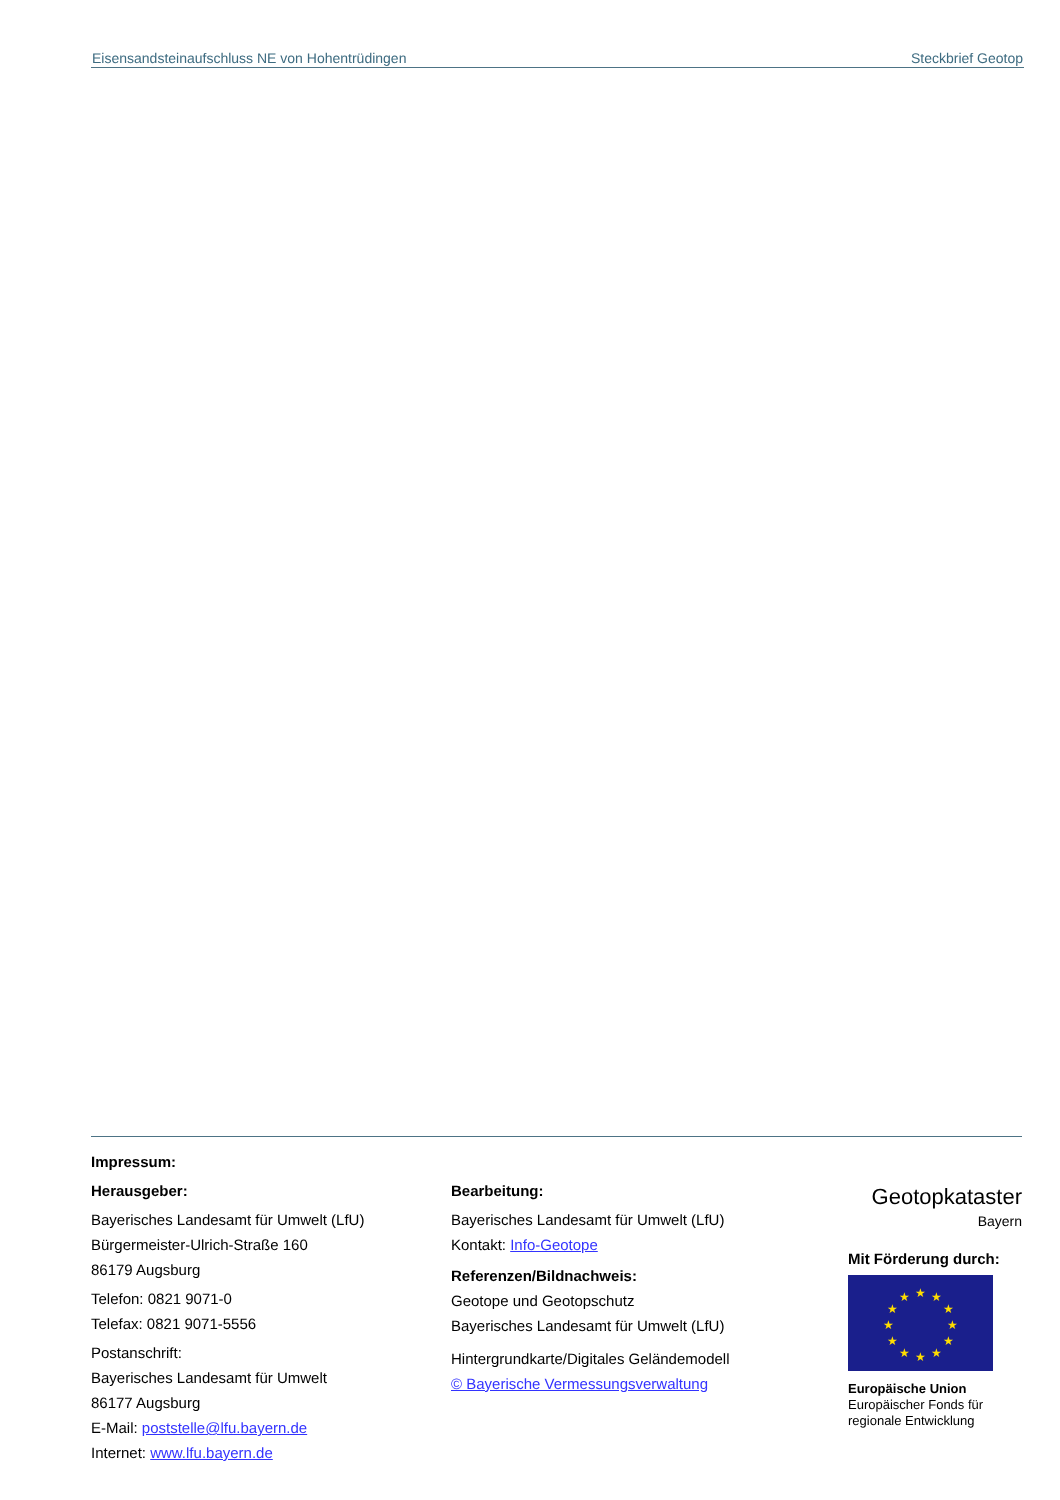Eisensandsteinaufschluss NE von Hohentrüdingen Steckbrief Geotop
Impressum:
Herausgeber:
Bayerisches Landesamt für Umwelt (LfU)
Bürgermeister-Ulrich-Straße 160
86179 Augsburg
Telefon: 0821 9071-0
Telefax: 0821 9071-5556
Postanschrift:
Bayerisches Landesamt für Umwelt
86177 Augsburg
E-Mail: poststelle@lfu.bayern.de
Internet: www.lfu.bayern.de
Bearbeitung:
Bayerisches Landesamt für Umwelt (LfU)
Kontakt: Info-Geotope
Referenzen/Bildnachweis:
Geotope und Geotopschutz
Bayerisches Landesamt für Umwelt (LfU)
Hintergrundkarte/Digitales Geländemodell
© Bayerische Vermessungsverwaltung
Geotopkataster
Bayern
Mit Förderung durch:
★
★
★
★
★
★
★
★
★
★
★
★
Europäische Union
Europäischer Fonds für regionale Entwicklung